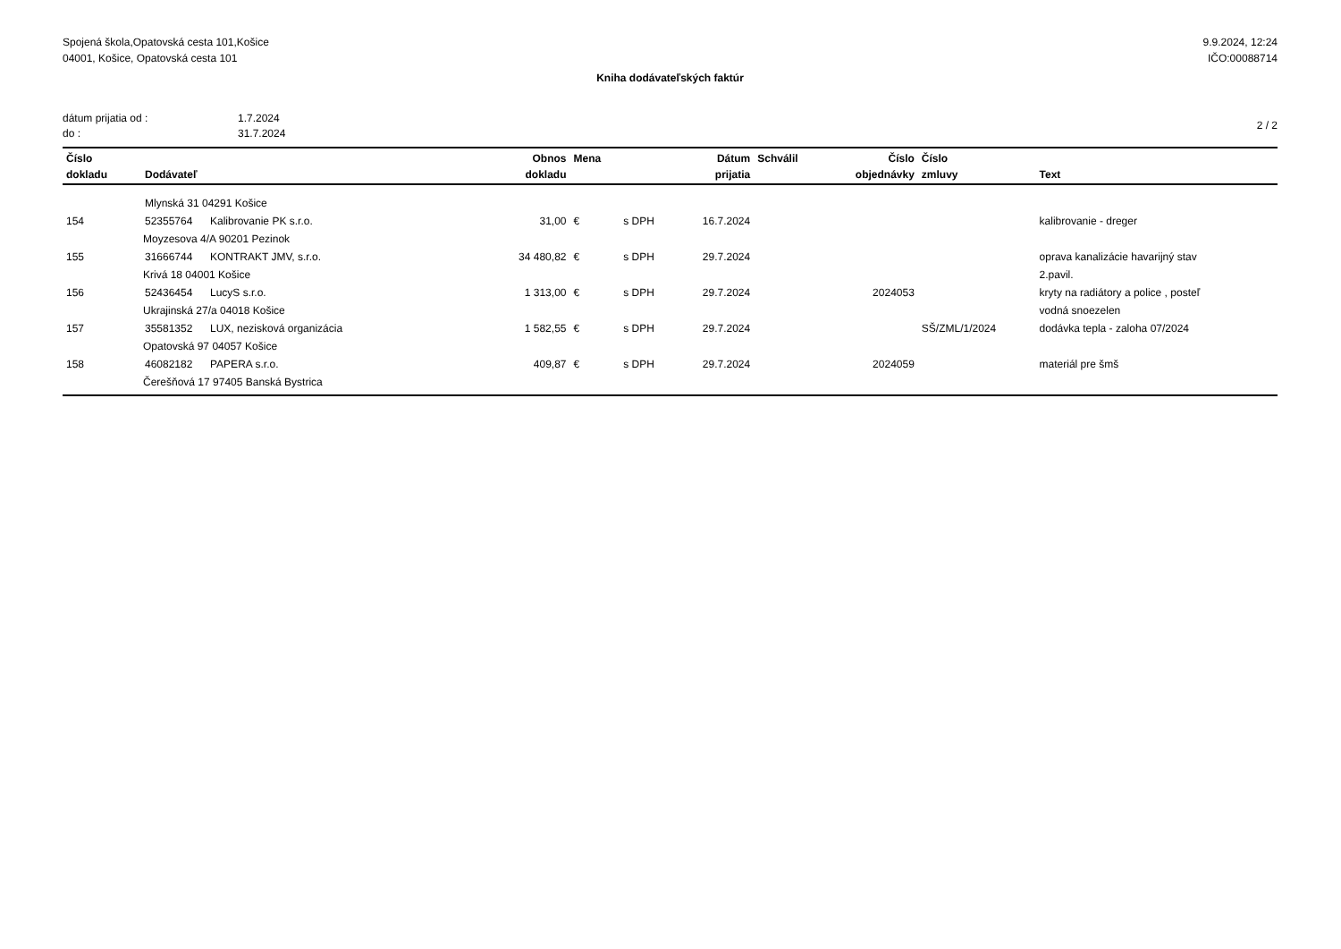Spojená škola,Opatovská cesta 101,Košice
04001, Košice, Opatovská cesta 101
9.9.2024, 12:24
IČO:00088714
Kniha dodávateľských faktúr
dátum prijatia od :
do :
1.7.2024
31.7.2024
2 / 2
| Číslo | | | Obnos | Mena | | Dátum | Schválil | Číslo | Číslo | |
| --- | --- | --- | --- | --- | --- | --- | --- | --- | --- | --- |
| dokladu | Dodávateľ | | dokladu | | | prijatia | | objednávky | zmluvy | Text |
| | Mlynská 31 04291 Košice | | | | | | | | | |
| 154 | 52355764 | Kalibrovanie PK s.r.o. Moyzesova 4/A 90201 Pezinok | 31,00 | € | s DPH | 16.7.2024 | | | | kalibrovanie - dreger |
| 155 | 31666744 | KONTRAKT JMV, s.r.o. Krivá 18 04001 Košice | 34 480,82 | € | s DPH | 29.7.2024 | | | | oprava kanalizácie havarijný stav 2.pavil. |
| 156 | 52436454 | LucyS s.r.o. Ukrajinská 27/a 04018 Košice | 1 313,00 | € | s DPH | 29.7.2024 | | 2024053 | | kryty na radiátory a police , posteľ vodná snoezelen |
| 157 | 35581352 | LUX, nezisková organizácia Opatovská 97 04057 Košice | 1 582,55 | € | s DPH | 29.7.2024 | | | SŠ/ZML/1/2024 | dodávka tepla - zaloha 07/2024 |
| 158 | 46082182 | PAPERA s.r.o. Čerešňová 17 97405 Banská Bystrica | 409,87 | € | s DPH | 29.7.2024 | | 2024059 | | materiál pre šmš |